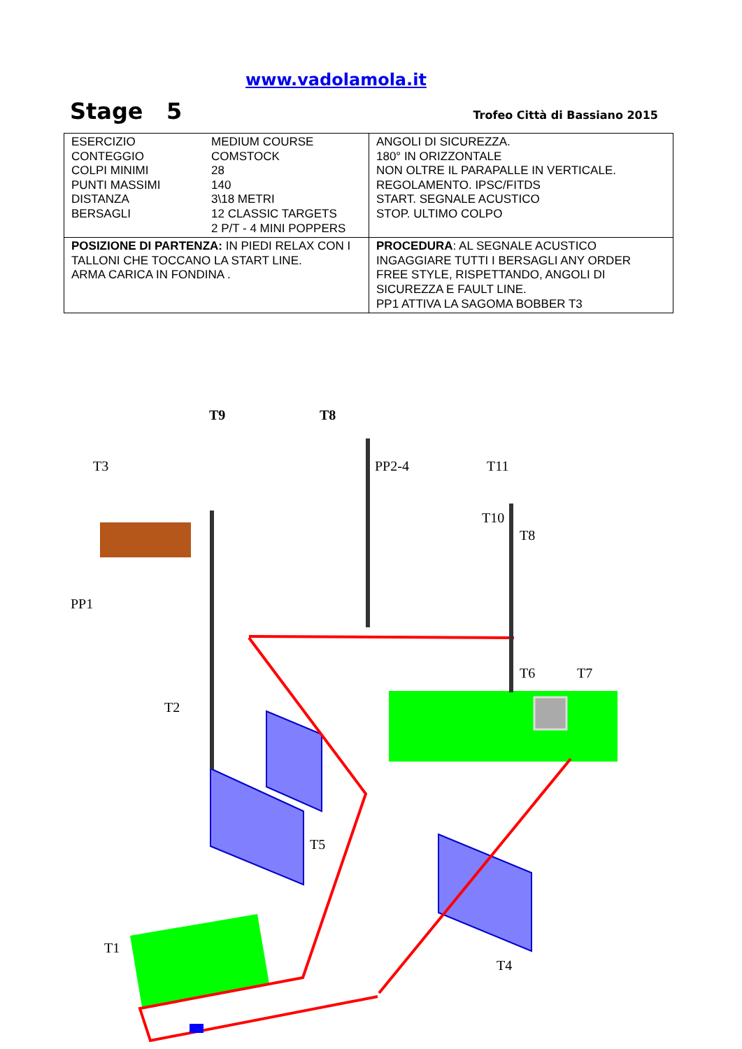www.vadolamola.it
Stage 5 Trofeo Città di Bassiano 2015
| ESERCIZIO CONTEGGIO COLPI MINIMI PUNTI MASSIMI DISTANZA BERSAGLI MEDIUM COURSE COMSTOCK 28 140 3\18 METRI 12 CLASSIC TARGETS 2 P/T - 4 MINI POPPERS | ANGOLI DI SICUREZZA. 180° IN ORIZZONTALE NON OLTRE IL PARAPALLE IN VERTICALE. REGOLAMENTO. IPSC/FITDS START. SEGNALE ACUSTICO STOP. ULTIMO COLPO |
| POSIZIONE DI PARTENZA: IN PIEDI RELAX CON I TALLONI CHE TOCCANO LA START LINE. ARMA CARICA IN FONDINA . | PROCEDURA : AL SEGNALE ACUSTICO INGAGGIARE TUTTI I BERSAGLI ANY ORDER FREE STYLE, RISPETTANDO, ANGOLI DI SICUREZZA E FAULT LINE. PP1 ATTIVA LA SAGOMA BOBBER T3 |
T9 T8
T3 PP2-4 T11
T10
T8
PP1
T6 T7
T2
T5
T1
T4